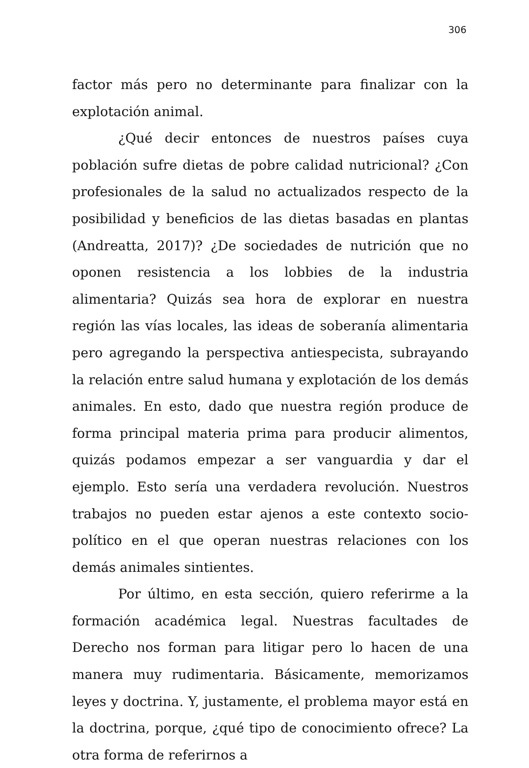306
factor más pero no determinante para finalizar con la explotación animal.
¿Qué decir entonces de nuestros países cuya población sufre dietas de pobre calidad nutricional? ¿Con profesionales de la salud no actualizados respecto de la posibilidad y beneficios de las dietas basadas en plantas (Andreatta, 2017)? ¿De sociedades de nutrición que no oponen resistencia a los lobbies de la industria alimentaria? Quizás sea hora de explorar en nuestra región las vías locales, las ideas de soberanía alimentaria pero agregando la perspectiva antiespecista, subrayando la relación entre salud humana y explotación de los demás animales. En esto, dado que nuestra región produce de forma principal materia prima para producir alimentos, quizás podamos empezar a ser vanguardia y dar el ejemplo. Esto sería una verdadera revolución. Nuestros trabajos no pueden estar ajenos a este contexto socio-político en el que operan nuestras relaciones con los demás animales sintientes.
Por último, en esta sección, quiero referirme a la formación académica legal. Nuestras facultades de Derecho nos forman para litigar pero lo hacen de una manera muy rudimentaria. Básicamente, memorizamos leyes y doctrina. Y, justamente, el problema mayor está en la doctrina, porque, ¿qué tipo de conocimiento ofrece? La otra forma de referirnos a